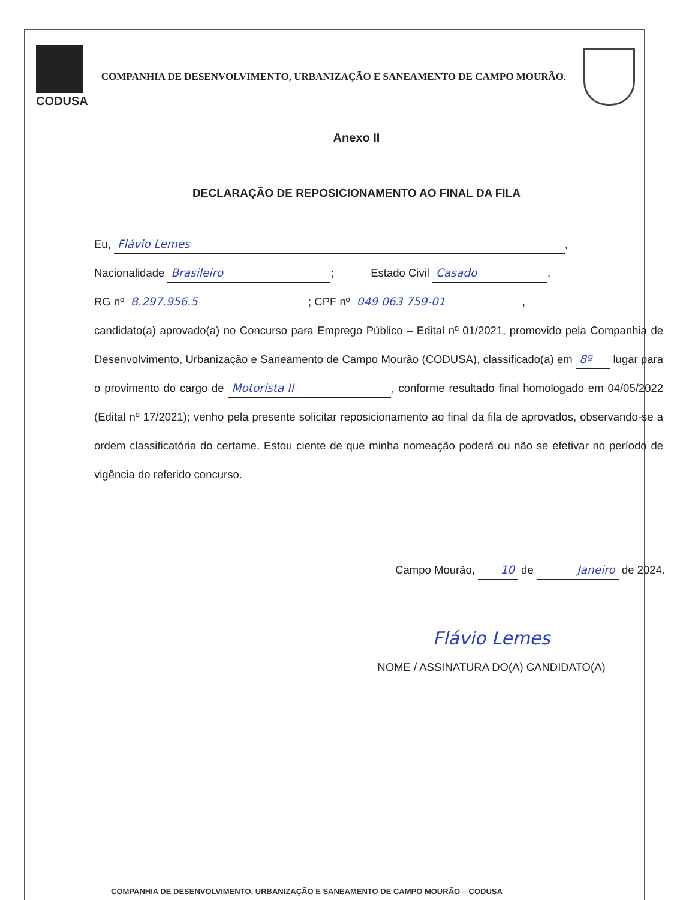CODUSA
COMPANHIA DE DESENVOLVIMENTO, URBANIZAÇÃO E SANEAMENTO DE CAMPO MOURÃO.
Anexo II
DECLARAÇÃO DE REPOSICIONAMENTO AO FINAL DA FILA
Eu, Flávio Lemes,
Nacionalidade Brasileiro; Estado Civil Casado,
RG nº 8.297.956.5; CPF nº 049 063 759-01,
candidato(a) aprovado(a) no Concurso para Emprego Público – Edital nº 01/2021, promovido pela Companhia de Desenvolvimento, Urbanização e Saneamento de Campo Mourão (CODUSA), classificado(a) em 8º lugar para o provimento do cargo de Motorista II, conforme resultado final homologado em 04/05/2022 (Edital nº 17/2021); venho pela presente solicitar reposicionamento ao final da fila de aprovados, observando-se a ordem classificatória do certame. Estou ciente de que minha nomeação poderá ou não se efetivar no período de vigência do referido concurso.
Campo Mourão, 10 de Janeiro de 2024.
Flávio Lemes
NOME / ASSINATURA DO(A) CANDIDATO(A)
COMPANHIA DE DESENVOLVIMENTO, URBANIZAÇÃO E SANEAMENTO DE CAMPO MOURÃO – CODUSA